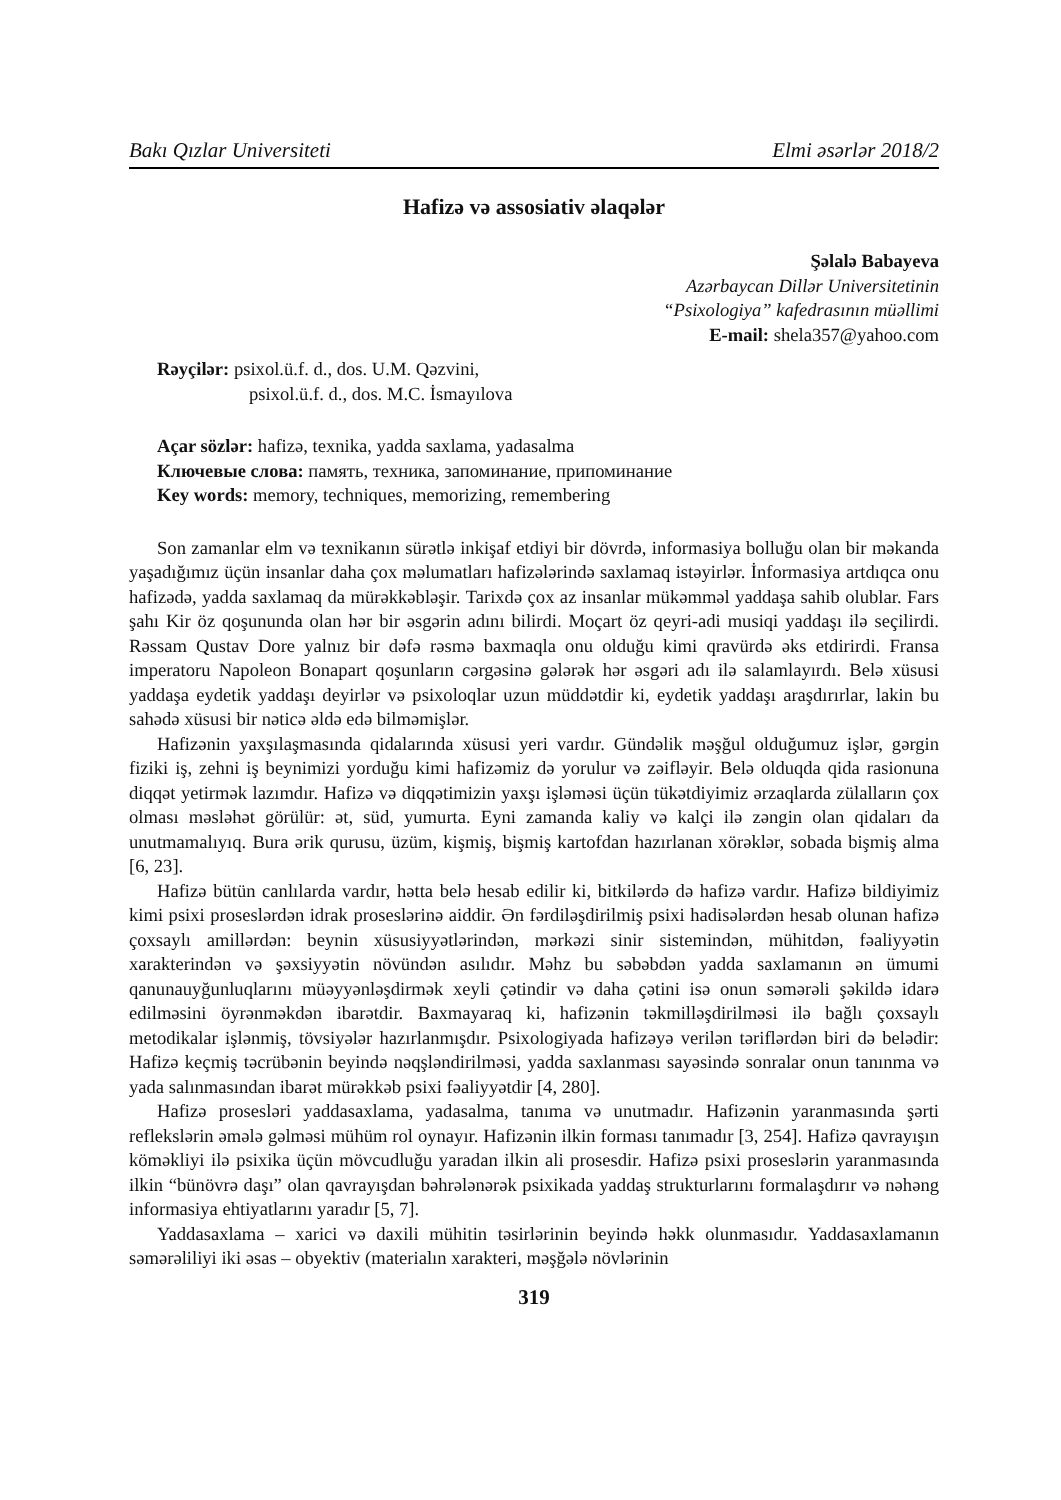Bakı Qızlar Universiteti Elmi əsərlər 2018/2
Hafizə və assosiativ əlaqələr
Şəlalə Babayeva
Azərbaycan Dillər Universitetinin
“Psixologiya” kafedrasının müəllimi
E-mail: shela357@yahoo.com
Rəyçilər: psixol.ü.f. d., dos. U.M. Qəzvini,
psixol.ü.f. d., dos. M.C. İsmayılova
Açar sözlər: hafizə, texnika, yadda saxlama, yadasalma
Ключевые слова: память, техника, запоминание, припоминание
Key words: memory, techniques, memorizing, remembering
Son zamanlar elm və texnikanın sürətlə inkişaf etdiyi bir dövrdə, informasiya bolluğu olan bir məkanda yaşadığımız üçün insanlar daha çox məlumatları hafizələrində saxlamaq istəyirlər. İnformasiya artdıqca onu hafizədə, yadda saxlamaq da mürəkkəbləşir. Tarixdə çox az insanlar mükəmməl yaddaşa sahib olublar. Fars şahı Kir öz qoşununda olan hər bir əsgərin adını bilirdi. Moçart öz qeyri-adi musiqi yaddaşı ilə seçilirdi. Rəssam Qustav Dore yalnız bir dəfə rəsmə baxmaqla onu olduğu kimi qravürdə əks etdirirdi. Fransa imperatoru Napoleon Bonapart qoşunların cərgəsinə gələrək hər əsgəri adı ilə salamlayırdı. Belə xüsusi yaddaşa eydetik yaddaşı deyirlər və psixoloqlar uzun müddətdir ki, eydetik yaddaşı araşdırırlar, lakin bu sahədə xüsusi bir nəticə əldə edə bilməmişlər.
Hafizənin yaxşılaşmasında qidalarında xüsusi yeri vardır. Gündəlik məşğul olduğumuz işlər, gərgin fiziki iş, zehni iş beynimizi yorduğu kimi hafizəmiz də yorulur və zəifləyir. Belə olduqda qida rasionuna diqqət yetirmək lazımdır. Hafizə və diqqətimizin yaxşı işləməsi üçün tükətdiyimiz ərzaqlarda zülalların çox olması məsləhət görülür: ət, süd, yumurta. Eyni zamanda kaliy və kalçi ilə zəngin olan qidaları da unutmamalıyıq. Bura ərik qurusu, üzüm, kişmiş, bişmiş kartofdan hazırlanan xörəklər, sobada bişmiş alma [6, 23].
Hafizə bütün canlılarda vardır, hətta belə hesab edilir ki, bitkilərdə də hafizə vardır. Hafizə bildiyimiz kimi psixi proseslərdən idrak proseslərinə aiddir. Ən fərdiləşdirilmiş psixi hadisələrdən hesab olunan hafizə çoxsaylı amillərdən: beynin xüsusiyyətlərindən, mərkəzi sinir sistemindən, mühitdən, fəaliyyətin xarakterindən və şəxsiyyətin növündən asılıdır. Məhz bu səbəbdən yadda saxlamanın ən ümumi qanunauyğunluqlarını müəyyənləşdirmək xeyli çətindir və daha çətini isə onun səmərəli şəkildə idarə edilməsini öyrənməkdən ibarətdir. Baxmayaraq ki, hafizənin təkmilləşdirilməsi ilə bağlı çoxsaylı metodikalar işlənmiş, tövsiyələr hazırlanmışdır. Psixologiyada hafizəyə verilən təriflərdən biri də belədir: Hafizə keçmiş təcrübənin beyində nəqşləndirilməsi, yadda saxlanması sayəsində sonralar onun tanınma və yada salınmasından ibarət mürəkkəb psixi fəaliyyətdir [4, 280].
Hafizə prosesləri yaddasaxlama, yadasalma, tanıma və unutmadır. Hafizənin yaranmasında şərti reflekslərin əmələ gəlməsi mühüm rol oynayır. Hafizənin ilkin forması tanımadır [3, 254]. Hafizə qavrayışın köməkliyi ilə psixika üçün mövcudluğu yaradan ilkin ali prosesdir. Hafizə psixi proseslərin yaranmasında ilkin “bünövrə daşı” olan qavrayışdan bəhrələnərək psixikada yaddaş strukturlarını formalaşdırır və nəhəng informasiya ehtiyatlarını yaradır [5, 7].
Yaddasaxlama – xarici və daxili mühitin təsirlərinin beyində həkk olunmasıdır. Yaddasaxlamanın səmərəliliyi iki əsas – obyektiv (materialın xarakteri, məşğələ növlərinin
319